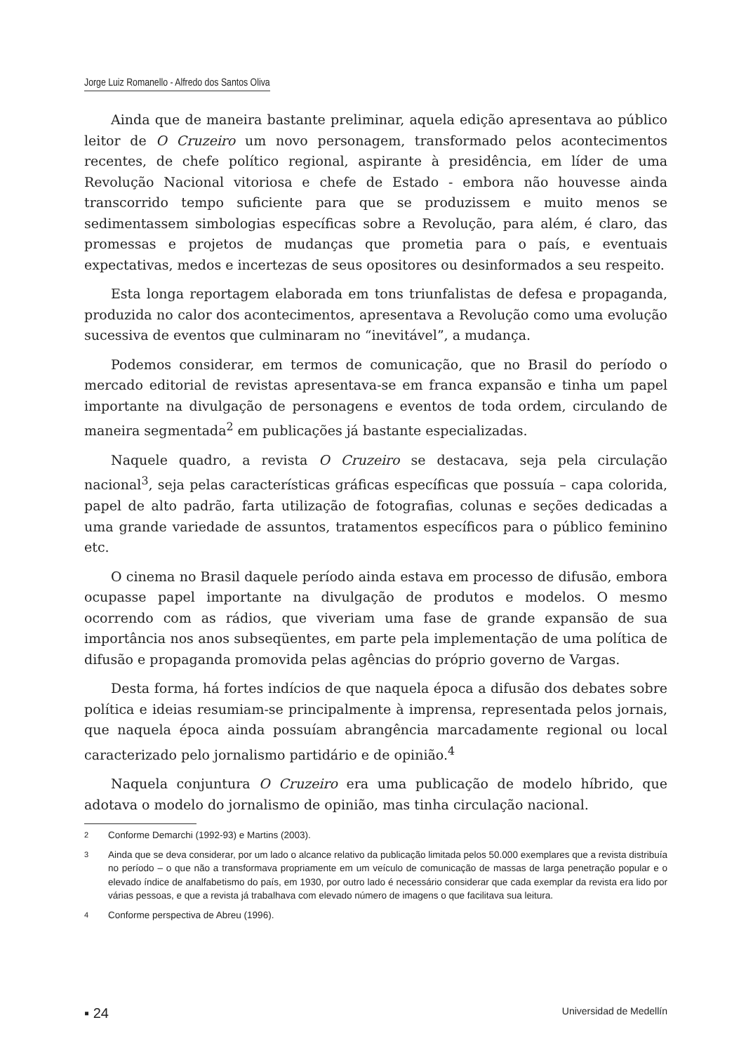Jorge Luiz Romanello - Alfredo dos Santos Oliva
Ainda que de maneira bastante preliminar, aquela edição apresentava ao público leitor de O Cruzeiro um novo personagem, transformado pelos acontecimentos recentes, de chefe político regional, aspirante à presidência, em líder de uma Revolução Nacional vitoriosa e chefe de Estado - embora não houvesse ainda transcorrido tempo suficiente para que se produzissem e muito menos se sedimentassem simbologias específicas sobre a Revolução, para além, é claro, das promessas e projetos de mudanças que prometia para o país, e eventuais expectativas, medos e incertezas de seus opositores ou desinformados a seu respeito.
Esta longa reportagem elaborada em tons triunfalistas de defesa e propaganda, produzida no calor dos acontecimentos, apresentava a Revolução como uma evolução sucessiva de eventos que culminaram no “inevitável”, a mudança.
Podemos considerar, em termos de comunicação, que no Brasil do período o mercado editorial de revistas apresentava-se em franca expansão e tinha um papel importante na divulgação de personagens e eventos de toda ordem, circulando de maneira segmentada<sup>2</sup> em publicações já bastante especializadas.
Naquele quadro, a revista O Cruzeiro se destacava, seja pela circulação nacional<sup>3</sup>, seja pelas características gráficas específicas que possuía – capa colorida, papel de alto padrão, farta utilização de fotografias, colunas e seções dedicadas a uma grande variedade de assuntos, tratamentos específicos para o público feminino etc.
O cinema no Brasil daquele período ainda estava em processo de difusão, embora ocupasse papel importante na divulgação de produtos e modelos. O mesmo ocorrendo com as rádios, que viveriam uma fase de grande expansão de sua importância nos anos subseqüentes, em parte pela implementação de uma política de difusão e propaganda promovida pelas agências do próprio governo de Vargas.
Desta forma, há fortes indícios de que naquela época a difusão dos debates sobre política e ideias resumiam-se principalmente à imprensa, representada pelos jornais, que naquela época ainda possuíam abrangência marcadamente regional ou local caracterizado pelo jornalismo partidário e de opinião.<sup>4</sup>
Naquela conjuntura O Cruzeiro era uma publicação de modelo híbrido, que adotava o modelo do jornalismo de opinião, mas tinha circulação nacional.
2
Conforme Demarchi (1992-93) e Martins (2003).
3
Ainda que se deva considerar, por um lado o alcance relativo da publicação limitada pelos 50.000 exemplares que a revista distribuía no período – o que não a transformava propriamente em um veículo de comunicação de massas de larga penetração popular e o elevado índice de analfabetismo do país, em 1930, por outro lado é necessário considerar que cada exemplar da revista era lido por várias pessoas, e que a revista já trabalhava com elevado número de imagens o que facilitava sua leitura.
4
Conforme perspectiva de Abreu (1996).
▪ 24
Universidad de Medellín